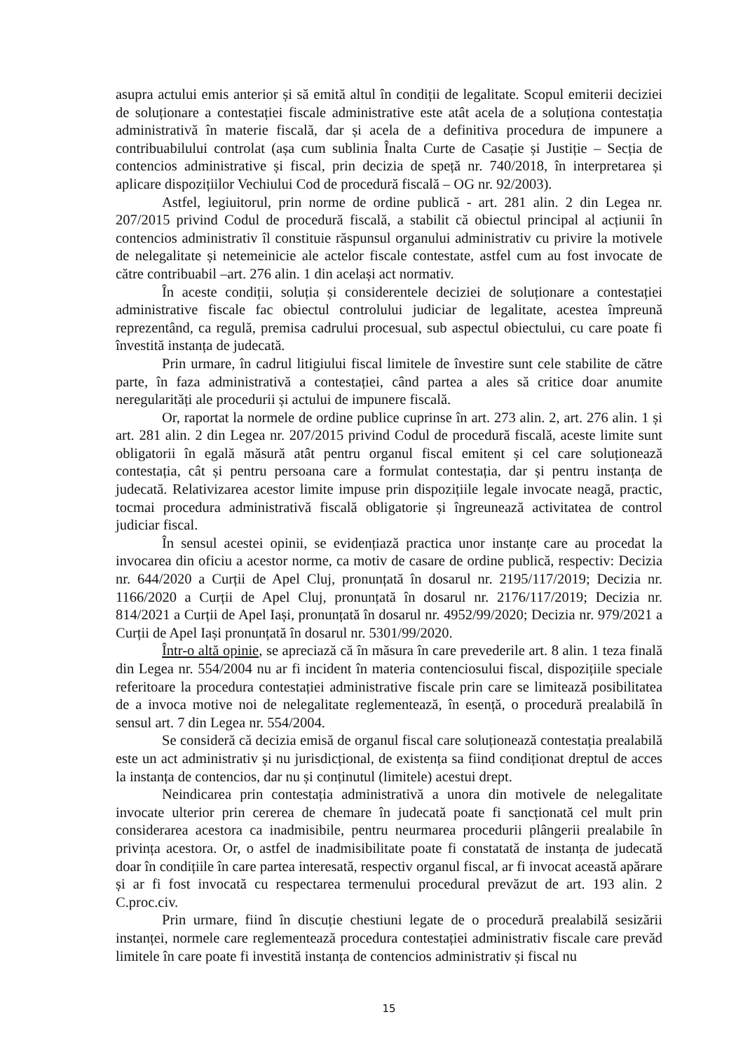asupra actului emis anterior și să emită altul în condiții de legalitate. Scopul emiterii deciziei de soluționare a contestației fiscale administrative este atât acela de a soluționa contestația administrativă în materie fiscală, dar și acela de a definitiva procedura de impunere a contribuabilului controlat (așa cum sublinia Înalta Curte de Casație și Justiție – Secția de contencios administrative și fiscal, prin decizia de speță nr. 740/2018, în interpretarea și aplicare dispozițiilor Vechiului Cod de procedură fiscală – OG nr. 92/2003).
Astfel, legiuitorul, prin norme de ordine publică - art. 281 alin. 2 din Legea nr. 207/2015 privind Codul de procedură fiscală, a stabilit că obiectul principal al acțiunii în contencios administrativ îl constituie răspunsul organului administrativ cu privire la motivele de nelegalitate și netemeinicie ale actelor fiscale contestate, astfel cum au fost invocate de către contribuabil –art. 276 alin. 1 din același act normativ.
În aceste condiții, soluția și considerentele deciziei de soluționare a contestației administrative fiscale fac obiectul controlului judiciar de legalitate, acestea împreună reprezentând, ca regulă, premisa cadrului procesual, sub aspectul obiectului, cu care poate fi învestită instanța de judecată.
Prin urmare, în cadrul litigiului fiscal limitele de învestire sunt cele stabilite de către parte, în faza administrativă a contestației, când partea a ales să critice doar anumite neregularități ale procedurii și actului de impunere fiscală.
Or, raportat la normele de ordine publice cuprinse în art. 273 alin. 2, art. 276 alin. 1 și art. 281 alin. 2 din Legea nr. 207/2015 privind Codul de procedură fiscală, aceste limite sunt obligatorii în egală măsură atât pentru organul fiscal emitent și cel care soluționează contestația, cât și pentru persoana care a formulat contestația, dar și pentru instanța de judecată. Relativizarea acestor limite impuse prin dispozițiile legale invocate neagă, practic, tocmai procedura administrativă fiscală obligatorie și îngreunează activitatea de control judiciar fiscal.
În sensul acestei opinii, se evidențiază practica unor instanțe care au procedat la invocarea din oficiu a acestor norme, ca motiv de casare de ordine publică, respectiv: Decizia nr. 644/2020 a Curții de Apel Cluj, pronunțată în dosarul nr. 2195/117/2019; Decizia nr. 1166/2020 a Curții de Apel Cluj, pronunțată în dosarul nr. 2176/117/2019; Decizia nr. 814/2021 a Curții de Apel Iași, pronunțată în dosarul nr. 4952/99/2020; Decizia nr. 979/2021 a Curții de Apel Iași pronunțată în dosarul nr. 5301/99/2020.
Într-o altă opinie, se apreciază că în măsura în care prevederile art. 8 alin. 1 teza finală din Legea nr. 554/2004 nu ar fi incident în materia contenciosului fiscal, dispozițiile speciale referitoare la procedura contestației administrative fiscale prin care se limitează posibilitatea de a invoca motive noi de nelegalitate reglementează, în esență, o procedură prealabilă în sensul art. 7 din Legea nr. 554/2004.
Se consideră că decizia emisă de organul fiscal care soluționează contestația prealabilă este un act administrativ și nu jurisdicțional, de existența sa fiind condiționat dreptul de acces la instanța de contencios, dar nu și conținutul (limitele) acestui drept.
Neindicarea prin contestația administrativă a unora din motivele de nelegalitate invocate ulterior prin cererea de chemare în judecată poate fi sancționată cel mult prin considerarea acestora ca inadmisibile, pentru neurmarea procedurii plângerii prealabile în privința acestora. Or, o astfel de inadmisibilitate poate fi constatată de instanța de judecată doar în condițiile în care partea interesată, respectiv organul fiscal, ar fi invocat această apărare și ar fi fost invocată cu respectarea termenului procedural prevăzut de art. 193 alin. 2 C.proc.civ.
Prin urmare, fiind în discuție chestiuni legate de o procedură prealabilă sesizării instanței, normele care reglementează procedura contestației administrativ fiscale care prevăd limitele în care poate fi investită instanța de contencios administrativ și fiscal nu
15